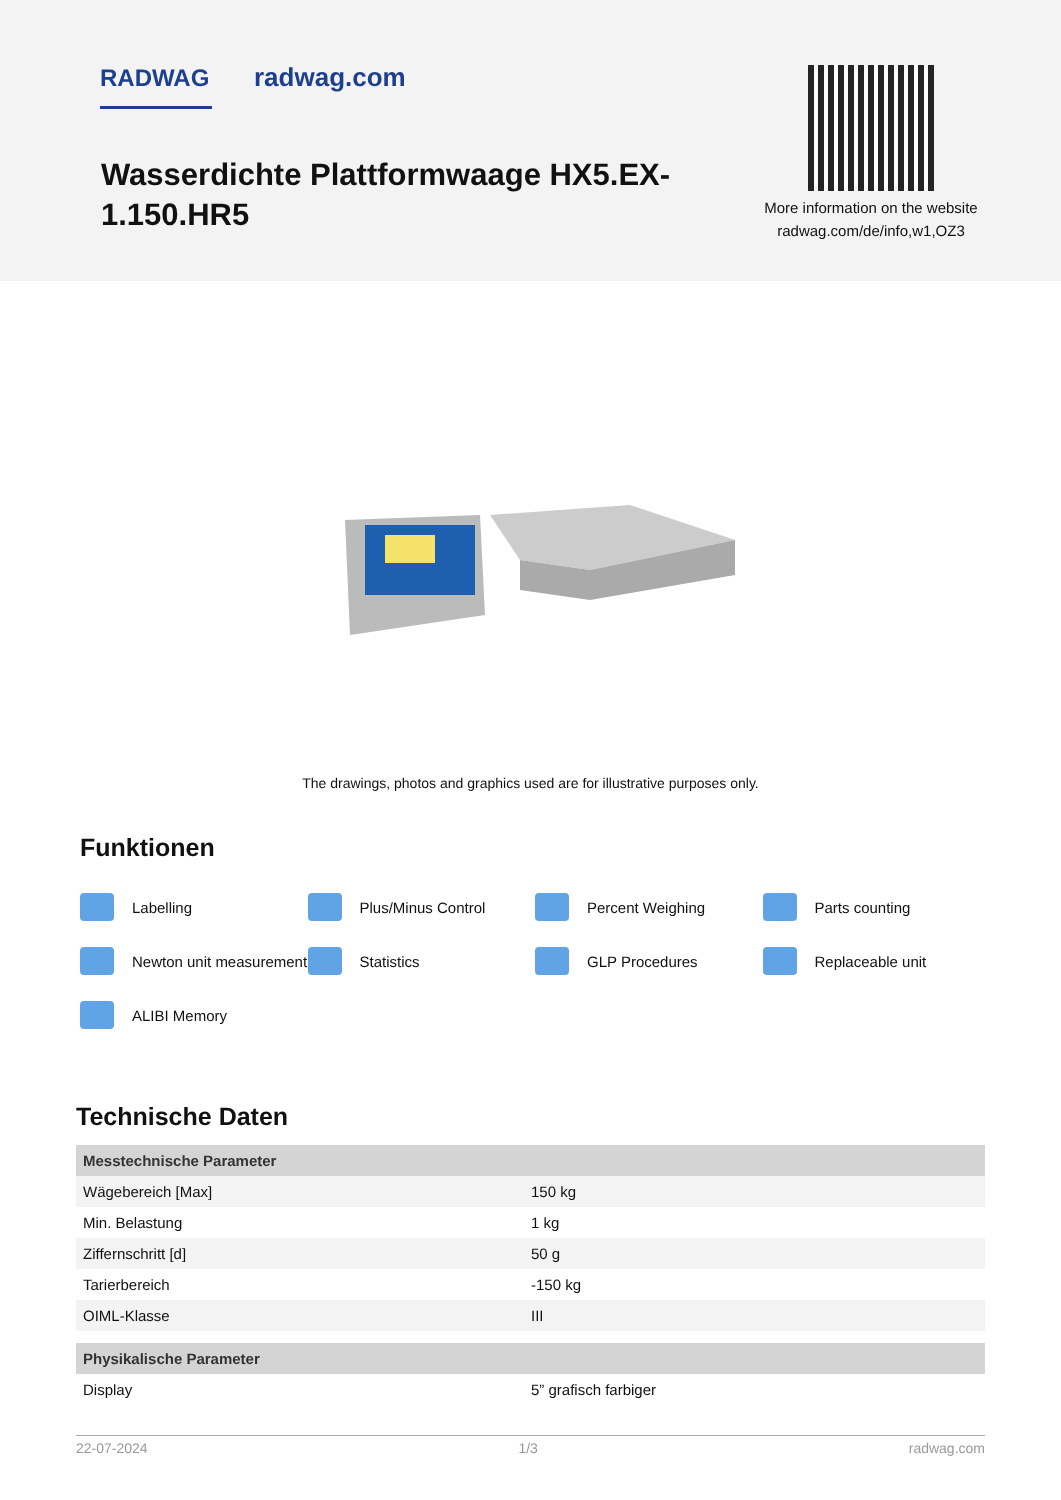RADWAG radwag.com
Wasserdichte Plattformwaage HX5.EX-1.150.HR5
More information on the website radwag.com/de/info,w1,OZ3
The drawings, photos and graphics used are for illustrative purposes only.
Funktionen
Labelling
Plus/Minus Control
Percent Weighing
Parts counting
Newton unit measurement
Statistics
GLP Procedures
Replaceable unit
ALIBI Memory
Technische Daten
| Messtechnische Parameter | |
| --- | --- |
| Wägebereich [Max] | 150 kg |
| Min. Belastung | 1 kg |
| Ziffernschritt [d] | 50 g |
| Tarierbereich | -150 kg |
| OIML-Klasse | III |
| Physikalische Parameter | |
| Display | 5” grafisch farbiger |
22-07-2024 1/3 radwag.com